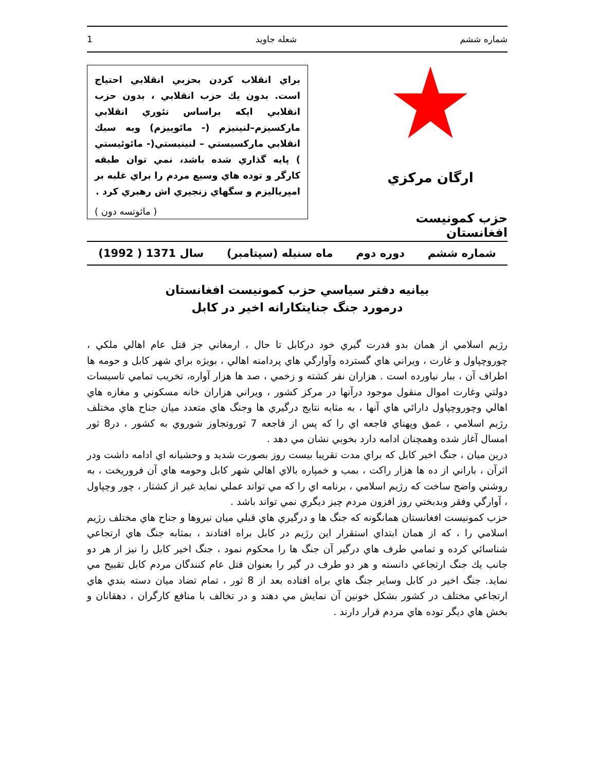شماره ششم شعله جاويد 1
ارگان مرکزي
حزب کمونيست افغانستان
براي انقلاب کردن بحزبي انقلابي احتياج است. بدون يك حزب انقلابي ، بدون حزب انقلابي ايكه براساس تئوري انقلابي ماركسيزم–لنينيزم (- مائوييزم) وبه سبك انقلابي ماركسيستي – لنينيستي(- مائوئيستي ) پايه گذاري شده باشد، نمي توان طبقه كارگر و توده هاي وسيع مردم را براي غلبه بر امپرياليزم و سگهاي زنجيري اش رهبري كرد .
( مائوتسه دون )
شماره ششم دوره دوم ماه سنبله (سپتامبر) سال 1371 ( 1992)
بيانيه دفتر سياسي حزب کمونيست افغانستان
درمورد جنگ جنايتکارانه اخير در کابل
رژيم اسلامي از همان بدو قدرت گيري خود درکابل تا حال ، ارمغاني جز قتل عام اهالي ملکي ، چوروچپاول و غارت ، ويراني هاي گسترده وآوارگي هاي پردامنه اهالي ، بويژه براي شهر کابل و حومه ها اطراف آن ، ببار نياورده است . هزاران نفر کشته و زخمي ، صد ها هزار آواره، تخريب تمامي تاسيسات دولتي وغارت اموال منقول موجود درآنها در مرکز کشور ، ويراني هزاران خانه مسکوني و مغازه هاي اهالي وچوروچپاول دارائي هاي آنها ، به مثابه نتايج درگيري ها وجنگ هاي متعدد ميان جناح هاي مختلف رژيم اسلامي ، عمق وپهناي فاجعه اي را که پس از فاجعه 7 ثوروتجاوز شوروي به کشور ، در8 ثور امسال آغاز شده وهمچنان ادامه دارد بخوبي نشان مي دهد .
درين ميان ، جنگ اخير کابل که براي مدت تقريبا بيست روز بصورت شديد و وحشيانه اي ادامه داشت ودر اثرآن ، باراني از ده ها هزار راکت ، بمب و خمپاره بالاي اهالي شهر کابل وحومه هاي آن فروريخت ، به روشني واضح ساخت که رژيم اسلامي ، برنامه اي را که مي تواند عملي نمايد غير از کشتار ، چور وچپاول ، آوارگي وفقر وبدبختي روز افزون مردم چيز ديگري نمي تواند باشد .
حزب کمونيست افغانستان همانگونه که جنگ ها و درگيري هاي قبلي ميان نيروها و جناح هاي مختلف رژيم اسلامي را ، که از همان ابتداي استقرار اين رژيم در کابل براه افتادند ، بمثابه جنگ هاي ارتجاعي شناسائي کرده و تمامي طرف هاي درگير آن جنگ ها را محکوم نمود ، جنگ اخير کابل را نيز از هر دو جانب يك جنگ ارتجاعي دانسته و هر دو طرف در گير را بعنوان قتل عام کنندگان مردم کابل تقبيح مي نمايد. جنگ اخير در کابل وساير جنگ هاي براه افتاده بعد از 8 ثور ، تمام تضاد ميان دسته بندي هاي ارتجاعي مختلف در کشور بشکل خونين آن نمايش مي دهند و در تخالف با منافع کارگران ، دهقانان و بخش هاي ديگر توده هاي مردم قرار دارند .